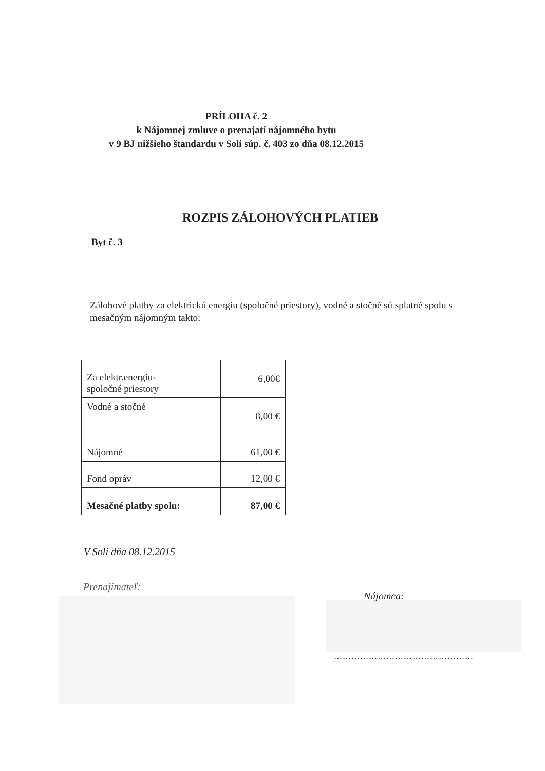PRÍLOHA č. 2
k Nájomnej zmluve o prenajatí nájomného bytu
v 9 BJ nižšieho štandardu v Soli súp. č. 403 zo dňa 08.12.2015
ROZPIS ZÁLOHOVÝCH PLATIEB
Byt č. 3
Zálohové platby za elektrickú energiu (spoločné priestory), vodné a stočné sú splatné spolu s mesačným nájomným takto:
| Za elektr.energiu- spoločné priestory | 6,00€ |
| Vodné a stočné | 8,00 € |
| Nájomné | 61,00 € |
| Fond opráv | 12,00 € |
| Mesačné platby spolu: | 87,00 € |
V Soli dňa 08.12.2015
Prenajímateľ:
Nájomca:
…………………………………………